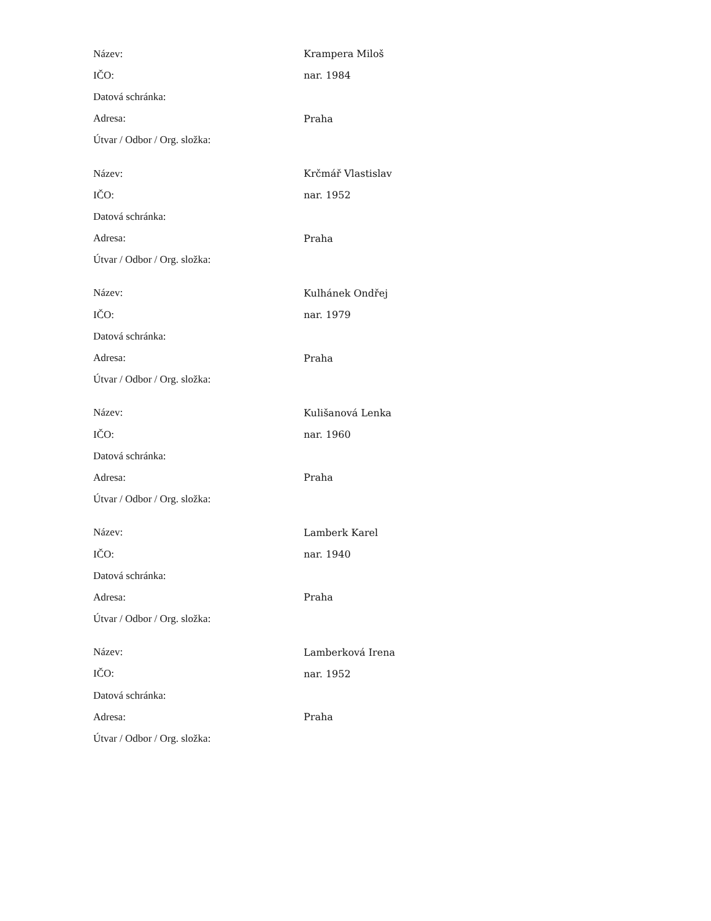| Název: | Krampera Miloš |
| IČO: | nar. 1984 |
| Datová schránka: | |
| Adresa: | Praha |
| Útvar / Odbor / Org. složka: | |
| Název: | Krčmář Vlastislav |
| IČO: | nar. 1952 |
| Datová schránka: | |
| Adresa: | Praha |
| Útvar / Odbor / Org. složka: | |
| Název: | Kulhánek Ondřej |
| IČO: | nar. 1979 |
| Datová schránka: | |
| Adresa: | Praha |
| Útvar / Odbor / Org. složka: | |
| Název: | Kulišanová Lenka |
| IČO: | nar. 1960 |
| Datová schránka: | |
| Adresa: | Praha |
| Útvar / Odbor / Org. složka: | |
| Název: | Lamberk Karel |
| IČO: | nar. 1940 |
| Datová schránka: | |
| Adresa: | Praha |
| Útvar / Odbor / Org. složka: | |
| Název: | Lamberková Irena |
| IČO: | nar. 1952 |
| Datová schránka: | |
| Adresa: | Praha |
| Útvar / Odbor / Org. složka: | |